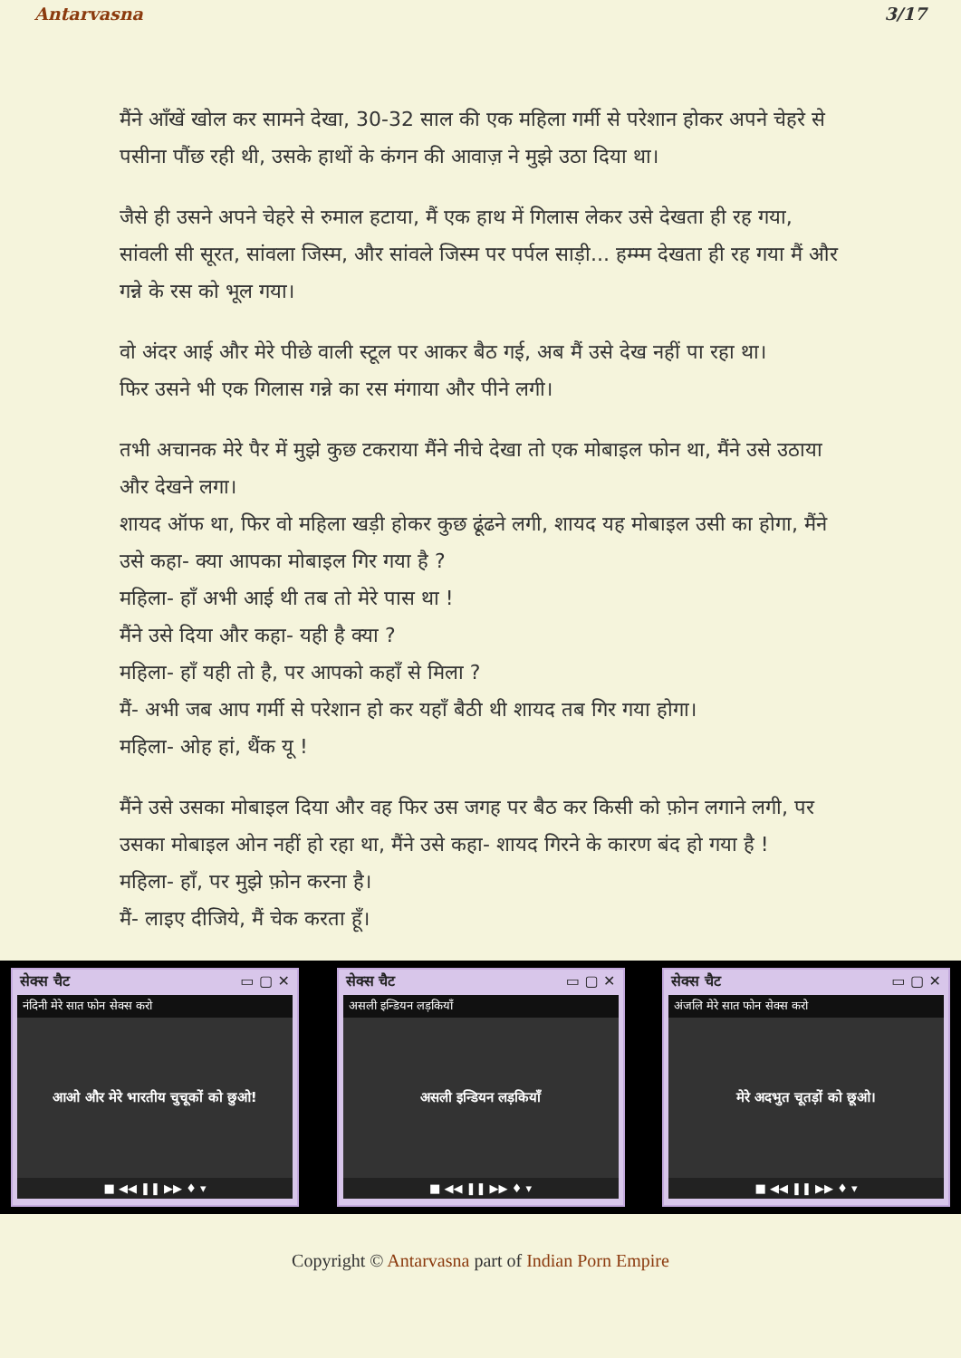Antarvasna 3/17
मैंने आँखें खोल कर सामने देखा, 30-32 साल की एक महिला गर्मी से परेशान होकर अपने चेहरे से पसीना पौंछ रही थी, उसके हाथों के कंगन की आवाज़ ने मुझे उठा दिया था।
जैसे ही उसने अपने चेहरे से रुमाल हटाया, मैं एक हाथ में गिलास लेकर उसे देखता ही रह गया, सांवली सी सूरत, सांवला जिस्म, और सांवले जिस्म पर पर्पल साड़ी... हम्म्म देखता ही रह गया मैं और गन्ने के रस को भूल गया।
वो अंदर आई और मेरे पीछे वाली स्टूल पर आकर बैठ गई, अब मैं उसे देख नहीं पा रहा था।
फिर उसने भी एक गिलास गन्ने का रस मंगाया और पीने लगी।
तभी अचानक मेरे पैर में मुझे कुछ टकराया मैंने नीचे देखा तो एक मोबाइल फोन था, मैंने उसे उठाया और देखने लगा।
शायद ऑफ था, फिर वो महिला खड़ी होकर कुछ ढूंढने लगी, शायद यह मोबाइल उसी का होगा, मैंने उसे कहा- क्या आपका मोबाइल गिर गया है ?
महिला- हाँ अभी आई थी तब तो मेरे पास था !
मैंने उसे दिया और कहा- यही है क्या ?
महिला- हाँ यही तो है, पर आपको कहाँ से मिला ?
मैं- अभी जब आप गर्मी से परेशान हो कर यहाँ बैठी थी शायद तब गिर गया होगा।
महिला- ओह हां, थैंक यू !
मैंने उसे उसका मोबाइल दिया और वह फिर उस जगह पर बैठ कर किसी को फ़ोन लगाने लगी, पर उसका मोबाइल ओन नहीं हो रहा था, मैंने उसे कहा- शायद गिरने के कारण बंद हो गया है !
महिला- हाँ, पर मुझे फ़ोन करना है।
मैं- लाइए दीजिये, मैं चेक करता हूँ।
सेक्स चैट ▭ ▢ ✕
नंदिनी मेरे सात फोन सेक्स करो
आओ और मेरे भारतीय चुचूकों को छुओ!
■ ◀◀ ❚❚ ▶▶ ♦ ▾
सेक्स चैट ▭ ▢ ✕
असली इन्डियन लड़कियाँ
असली इन्डियन लड़कियाँ
■ ◀◀ ❚❚ ▶▶ ♦ ▾
सेक्स चैट ▭ ▢ ✕
अंजलि मेरे सात फोन सेक्स करो
मेरे अदभुत चूतड़ों को छूओ।
■ ◀◀ ❚❚ ▶▶ ♦ ▾
Copyright © Antarvasna part of Indian Porn Empire